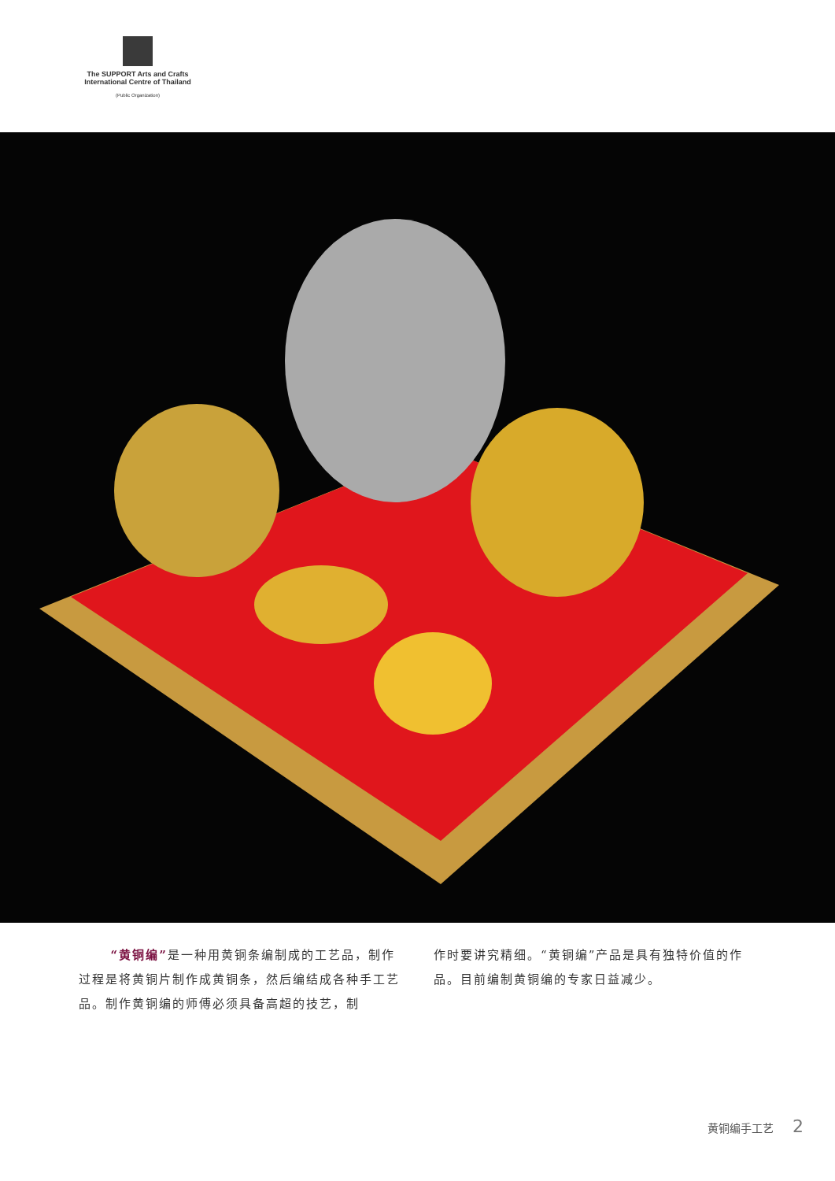The SUPPORT Arts and Crafts
International Centre of Thailand
(Public Organization)
“黄铜编”是一种用黄铜条编制成的工艺品，制作过程是将黄铜片制作成黄铜条，然后编结成各种手工艺品。制作黄铜编的师傅必须具备高超的技艺，制
作时要讲究精细。“黄铜编”产品是具有独特价值的作品。目前编制黄铜编的专家日益减少。
黄铜编手工艺 2